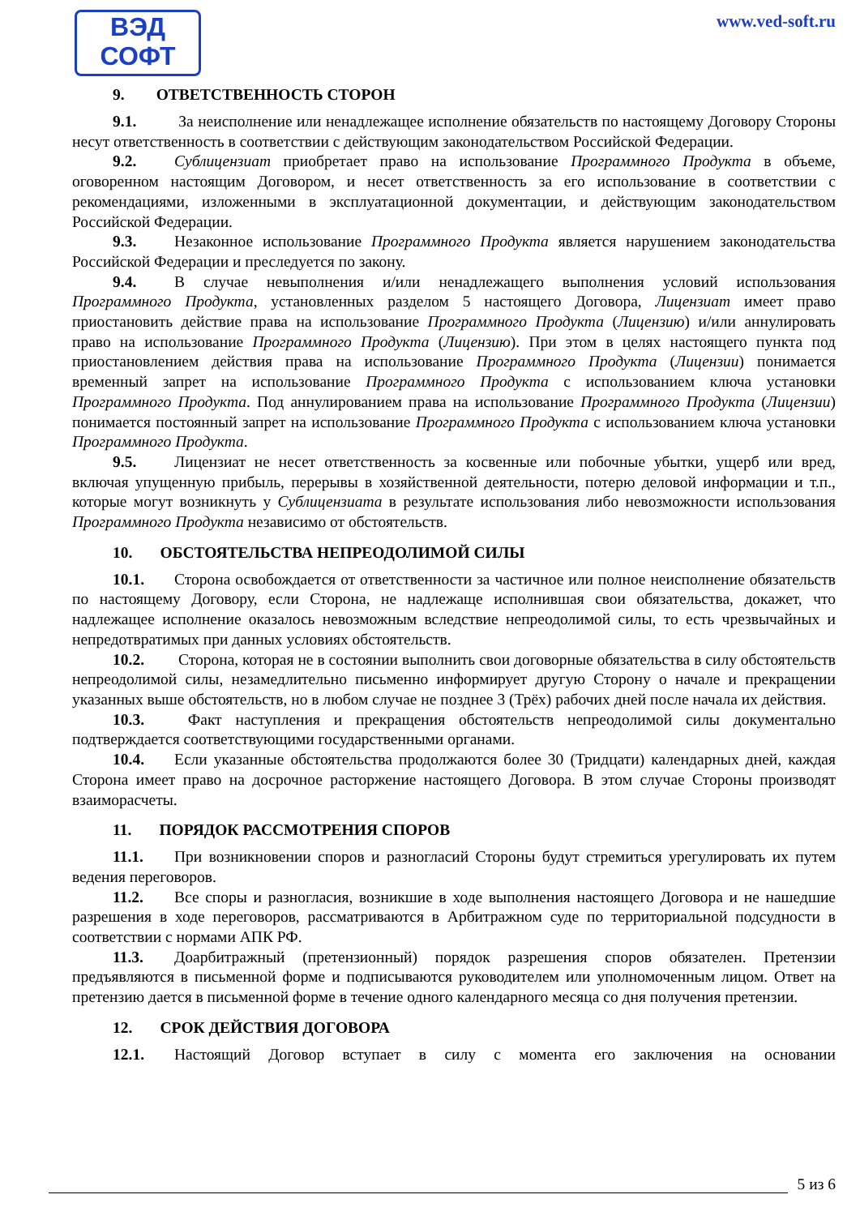ВЭД
СОФТ
www.ved-soft.ru
9. ОТВЕТСТВЕННОСТЬ СТОРОН
9.1. За неисполнение или ненадлежащее исполнение обязательств по настоящему Договору Стороны несут ответственность в соответствии с действующим законодательством Российской Федерации.
9.2. Сублицензиат приобретает право на использование Программного Продукта в объеме, оговоренном настоящим Договором, и несет ответственность за его использование в соответствии с рекомендациями, изложенными в эксплуатационной документации, и действующим законодательством Российской Федерации.
9.3. Незаконное использование Программного Продукта является нарушением законодательства Российской Федерации и преследуется по закону.
9.4. В случае невыполнения и/или ненадлежащего выполнения условий использования Программного Продукта, установленных разделом 5 настоящего Договора, Лицензиат имеет право приостановить действие права на использование Программного Продукта (Лицензию) и/или аннулировать право на использование Программного Продукта (Лицензию). При этом в целях настоящего пункта под приостановлением действия права на использование Программного Продукта (Лицензии) понимается временный запрет на использование Программного Продукта с использованием ключа установки Программного Продукта. Под аннулированием права на использование Программного Продукта (Лицензии) понимается постоянный запрет на использование Программного Продукта с использованием ключа установки Программного Продукта.
9.5. Лицензиат не несет ответственность за косвенные или побочные убытки, ущерб или вред, включая упущенную прибыль, перерывы в хозяйственной деятельности, потерю деловой информации и т.п., которые могут возникнуть у Сублицензиата в результате использования либо невозможности использования Программного Продукта независимо от обстоятельств.
10. ОБСТОЯТЕЛЬСТВА НЕПРЕОДОЛИМОЙ СИЛЫ
10.1. Сторона освобождается от ответственности за частичное или полное неисполнение обязательств по настоящему Договору, если Сторона, не надлежаще исполнившая свои обязательства, докажет, что надлежащее исполнение оказалось невозможным вследствие непреодолимой силы, то есть чрезвычайных и непредотвратимых при данных условиях обстоятельств.
10.2. Сторона, которая не в состоянии выполнить свои договорные обязательства в силу обстоятельств непреодолимой силы, незамедлительно письменно информирует другую Сторону о начале и прекращении указанных выше обстоятельств, но в любом случае не позднее 3 (Трёх) рабочих дней после начала их действия.
10.3. Факт наступления и прекращения обстоятельств непреодолимой силы документально подтверждается соответствующими государственными органами.
10.4. Если указанные обстоятельства продолжаются более 30 (Тридцати) календарных дней, каждая Сторона имеет право на досрочное расторжение настоящего Договора. В этом случае Стороны производят взаиморасчеты.
11. ПОРЯДОК РАССМОТРЕНИЯ СПОРОВ
11.1. При возникновении споров и разногласий Стороны будут стремиться урегулировать их путем ведения переговоров.
11.2. Все споры и разногласия, возникшие в ходе выполнения настоящего Договора и не нашедшие разрешения в ходе переговоров, рассматриваются в Арбитражном суде по территориальной подсудности в соответствии с нормами АПК РФ.
11.3. Доарбитражный (претензионный) порядок разрешения споров обязателен. Претензии предъявляются в письменной форме и подписываются руководителем или уполномоченным лицом. Ответ на претензию дается в письменной форме в течение одного календарного месяца со дня получения претензии.
12. СРОК ДЕЙСТВИЯ ДОГОВОРА
12.1. Настоящий Договор вступает в силу с момента его заключения на основании
5 из 6